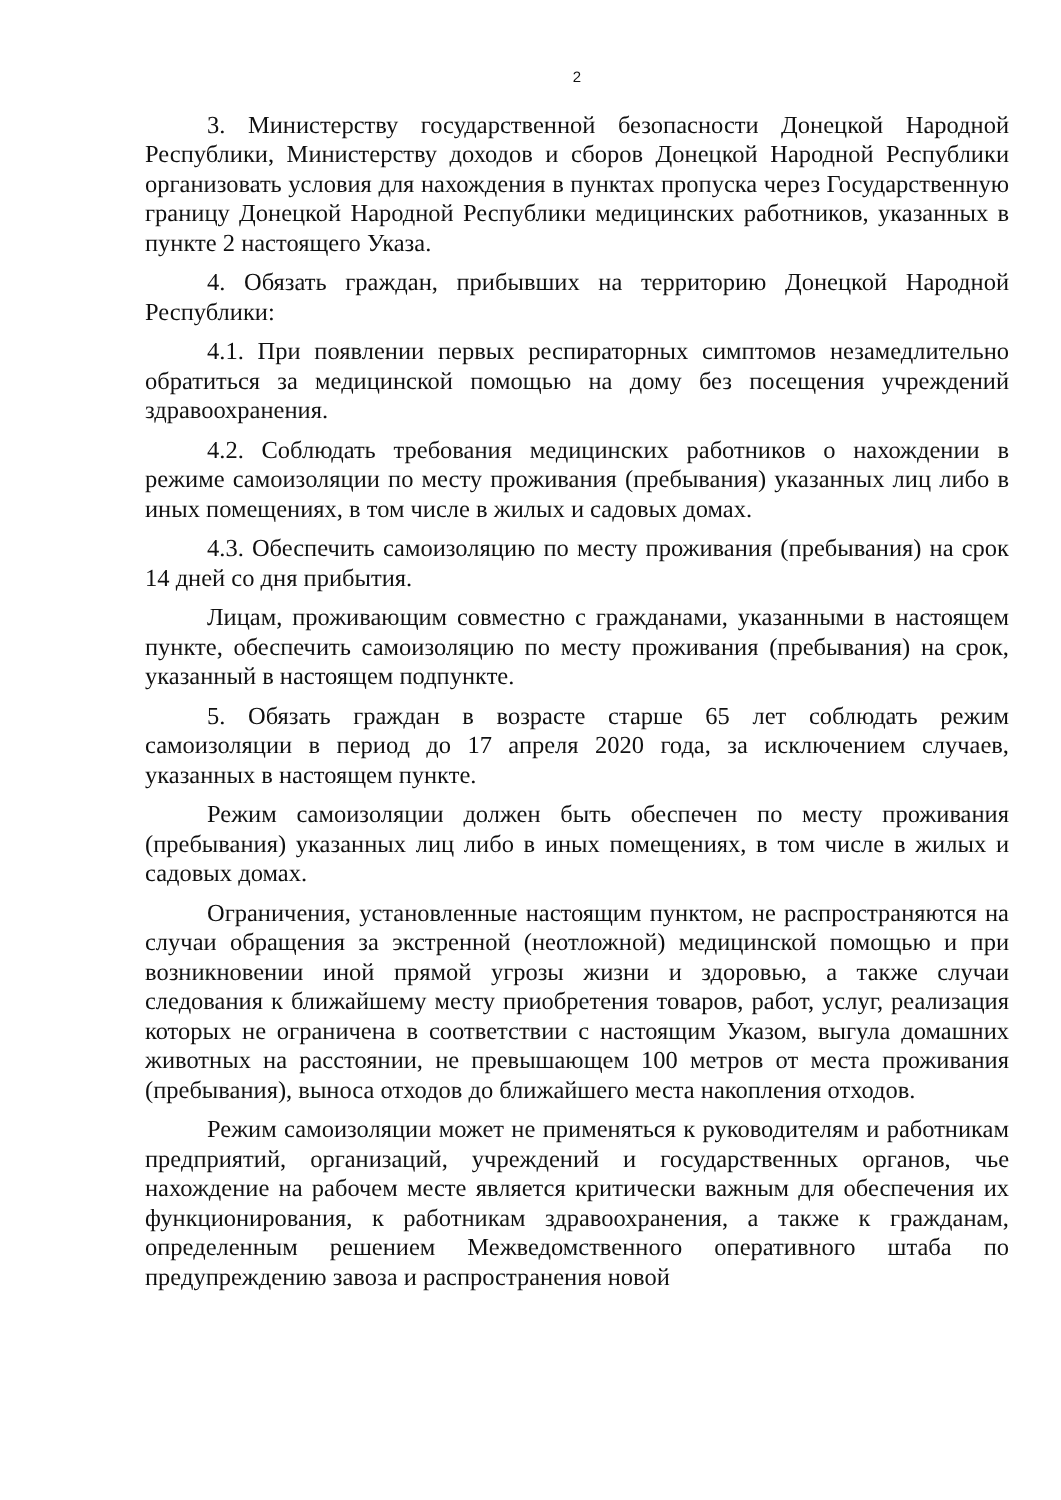2
3. Министерству государственной безопасности Донецкой Народной Республики, Министерству доходов и сборов Донецкой Народной Республики организовать условия для нахождения в пунктах пропуска через Государственную границу Донецкой Народной Республики медицинских работников, указанных в пункте 2 настоящего Указа.
4. Обязать граждан, прибывших на территорию Донецкой Народной Республики:
4.1. При появлении первых респираторных симптомов незамедлительно обратиться за медицинской помощью на дому без посещения учреждений здравоохранения.
4.2. Соблюдать требования медицинских работников о нахождении в режиме самоизоляции по месту проживания (пребывания) указанных лиц либо в иных помещениях, в том числе в жилых и садовых домах.
4.3. Обеспечить самоизоляцию по месту проживания (пребывания) на срок 14 дней со дня прибытия.
Лицам, проживающим совместно с гражданами, указанными в настоящем пункте, обеспечить самоизоляцию по месту проживания (пребывания) на срок, указанный в настоящем подпункте.
5. Обязать граждан в возрасте старше 65 лет соблюдать режим самоизоляции в период до 17 апреля 2020 года, за исключением случаев, указанных в настоящем пункте.
Режим самоизоляции должен быть обеспечен по месту проживания (пребывания) указанных лиц либо в иных помещениях, в том числе в жилых и садовых домах.
Ограничения, установленные настоящим пунктом, не распространяются на случаи обращения за экстренной (неотложной) медицинской помощью и при возникновении иной прямой угрозы жизни и здоровью, а также случаи следования к ближайшему месту приобретения товаров, работ, услуг, реализация которых не ограничена в соответствии с настоящим Указом, выгула домашних животных на расстоянии, не превышающем 100 метров от места проживания (пребывания), выноса отходов до ближайшего места накопления отходов.
Режим самоизоляции может не применяться к руководителям и работникам предприятий, организаций, учреждений и государственных органов, чье нахождение на рабочем месте является критически важным для обеспечения их функционирования, к работникам здравоохранения, а также к гражданам, определенным решением Межведомственного оперативного штаба по предупреждению завоза и распространения новой